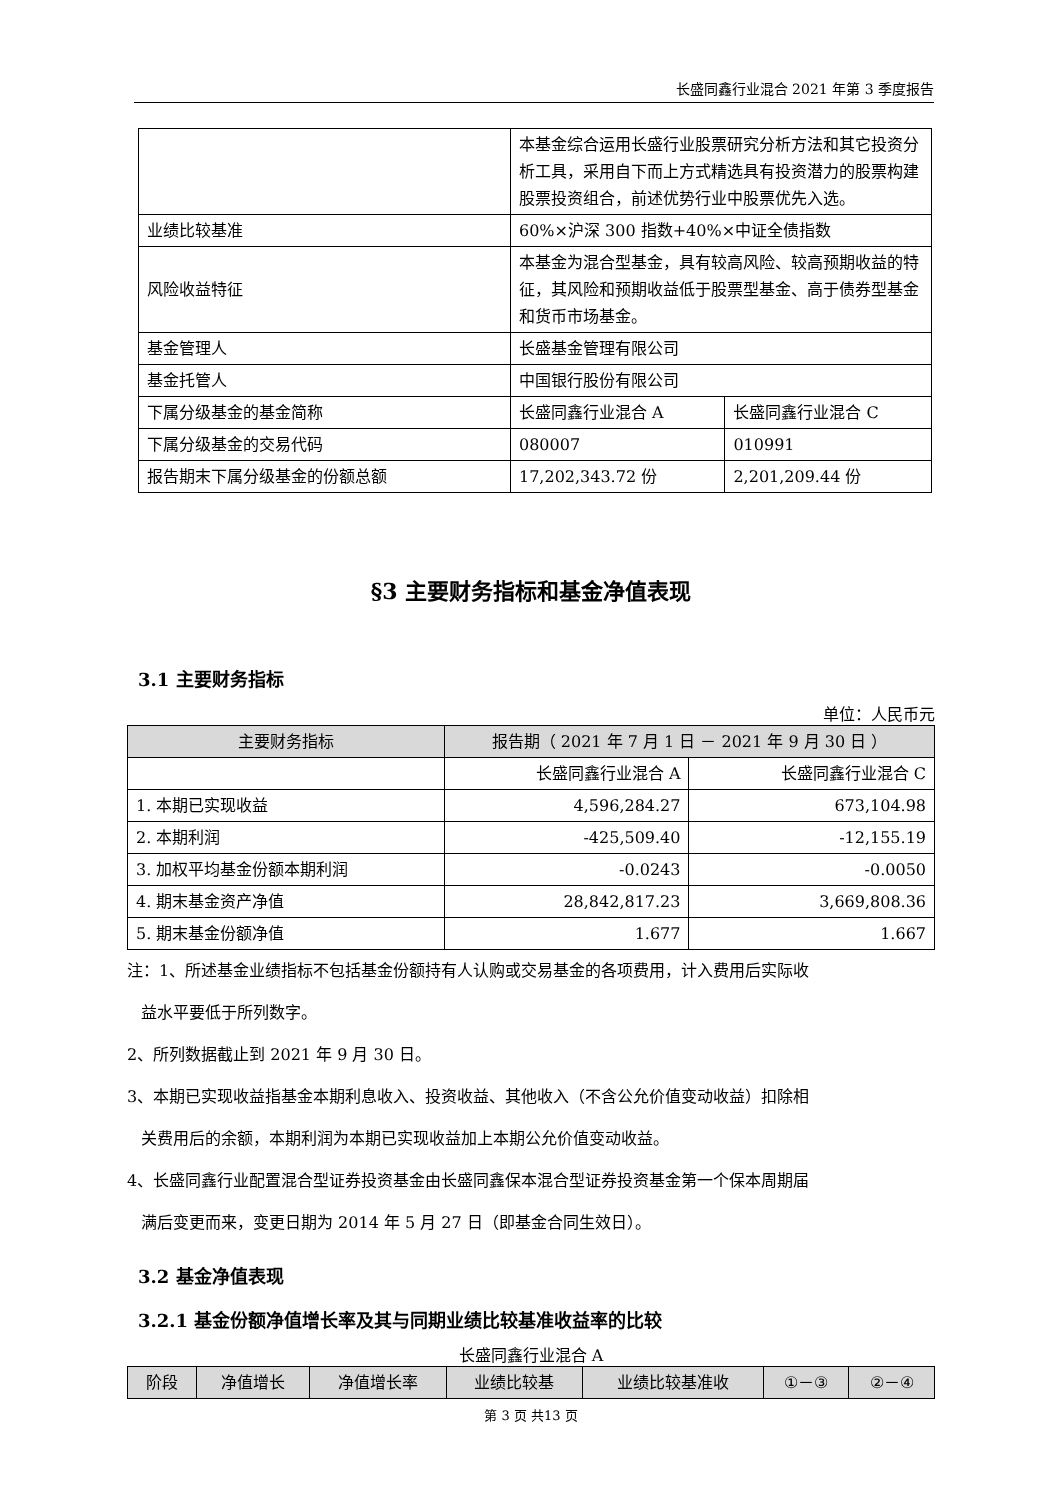长盛同鑫行业混合 2021 年第 3 季度报告
| | 本基金综合运用长盛行业股票研究分析方法和其它投资分析工具，采用自下而上方式精选具有投资潜力的股票构建股票投资组合，前述优势行业中股票优先入选。 | |
| 业绩比较基准 | 60%×沪深 300 指数+40%×中证全债指数 | |
| 风险收益特征 | 本基金为混合型基金，具有较高风险、较高预期收益的特征，其风险和预期收益低于股票型基金、高于债券型基金和货币市场基金。 | |
| 基金管理人 | 长盛基金管理有限公司 | |
| 基金托管人 | 中国银行股份有限公司 | |
| 下属分级基金的基金简称 | 长盛同鑫行业混合 A | 长盛同鑫行业混合 C |
| 下属分级基金的交易代码 | 080007 | 010991 |
| 报告期末下属分级基金的份额总额 | 17,202,343.72 份 | 2,201,209.44 份 |
§3 主要财务指标和基金净值表现
3.1 主要财务指标
单位：人民币元
| 主要财务指标 | 报告期（ 2021 年 7 月 1 日 － 2021 年 9 月 30 日 ） | |
| --- | --- | --- |
| | 长盛同鑫行业混合 A | 长盛同鑫行业混合 C |
| 1. 本期已实现收益 | 4,596,284.27 | 673,104.98 |
| 2. 本期利润 | -425,509.40 | -12,155.19 |
| 3. 加权平均基金份额本期利润 | -0.0243 | -0.0050 |
| 4. 期末基金资产净值 | 28,842,817.23 | 3,669,808.36 |
| 5. 期末基金份额净值 | 1.677 | 1.667 |
注：1、所述基金业绩指标不包括基金份额持有人认购或交易基金的各项费用，计入费用后实际收
益水平要低于所列数字。
2、所列数据截止到 2021 年 9 月 30 日。
3、本期已实现收益指基金本期利息收入、投资收益、其他收入（不含公允价值变动收益）扣除相
关费用后的余额，本期利润为本期已实现收益加上本期公允价值变动收益。
4、长盛同鑫行业配置混合型证券投资基金由长盛同鑫保本混合型证券投资基金第一个保本周期届
满后变更而来，变更日期为 2014 年 5 月 27 日（即基金合同生效日）。
3.2 基金净值表现
3.2.1 基金份额净值增长率及其与同期业绩比较基准收益率的比较
长盛同鑫行业混合 A
| 阶段 | 净值增长 | 净值增长率 | 业绩比较基 | 业绩比较基准收 | ①－③ | ②－④ |
| --- | --- | --- | --- | --- | --- | --- |
第 3 页 共13 页